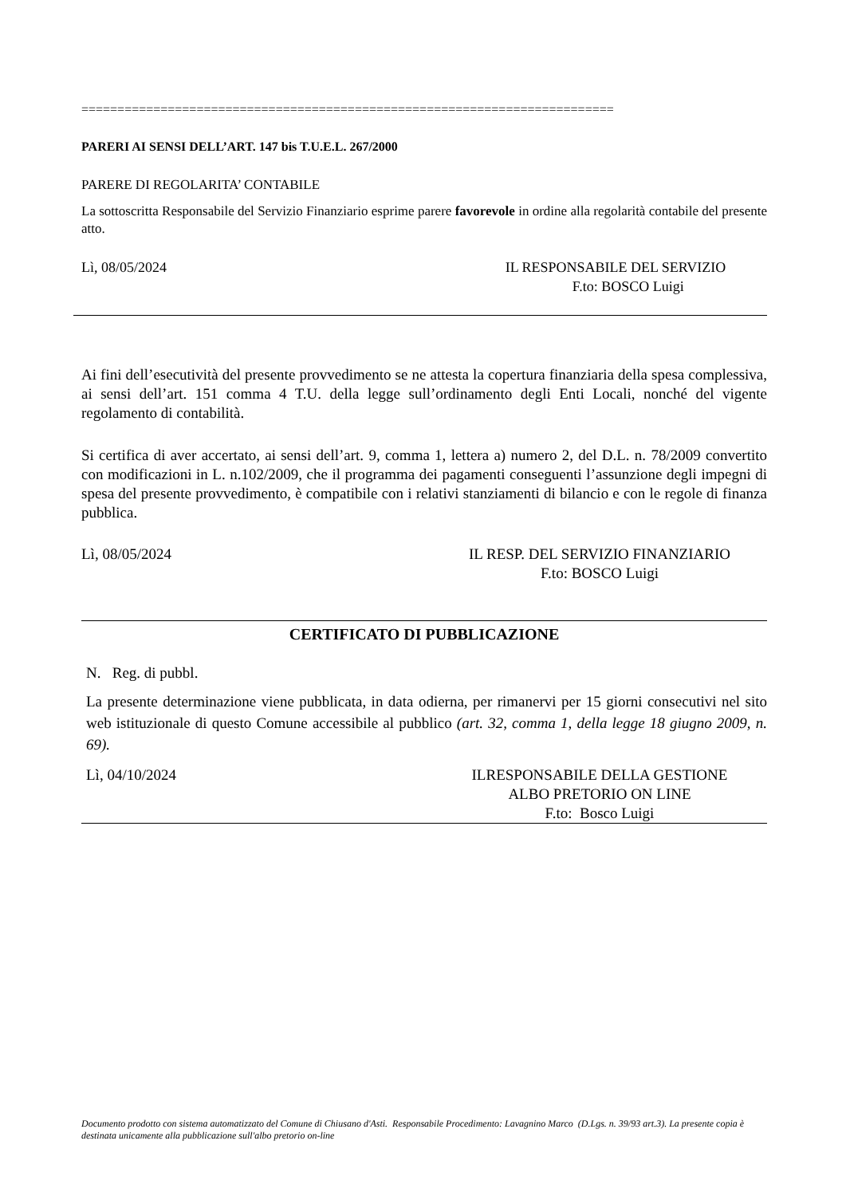==========================================================================
PARERI AI SENSI DELL’ART. 147 bis T.U.E.L. 267/2000
PARERE DI REGOLARITA’ CONTABILE
La sottoscritta Responsabile del Servizio Finanziario esprime parere favorevole in ordine alla regolarità contabile del presente atto.
Lì, 08/05/2024 IL RESPONSABILE DEL SERVIZIO
F.to: BOSCO Luigi
Ai fini dell’esecutività del presente provvedimento se ne attesta la copertura finanziaria della spesa complessiva, ai sensi dell’art. 151 comma 4 T.U. della legge sull’ordinamento degli Enti Locali, nonché del vigente regolamento di contabilità.
Si certifica di aver accertato, ai sensi dell’art. 9, comma 1, lettera a) numero 2, del D.L. n. 78/2009 convertito con modificazioni in L. n.102/2009, che il programma dei pagamenti conseguenti l’assunzione degli impegni di spesa del presente provvedimento, è compatibile con i relativi stanziamenti di bilancio e con le regole di finanza pubblica.
Lì, 08/05/2024 IL RESP. DEL SERVIZIO FINANZIARIO
F.to: BOSCO Luigi
CERTIFICATO DI PUBBLICAZIONE
N. Reg. di pubbl.
La presente determinazione viene pubblicata, in data odierna, per rimanervi per 15 giorni consecutivi nel sito web istituzionale di questo Comune accessibile al pubblico (art. 32, comma 1, della legge 18 giugno 2009, n. 69).
Lì, 04/10/2024 ILRESPONSABILE DELLA GESTIONE
ALBO PRETORIO ON LINE
F.to: Bosco Luigi
Documento prodotto con sistema automatizzato del Comune di Chiusano d'Asti. Responsabile Procedimento: Lavagnino Marco (D.Lgs. n. 39/93 art.3). La presente copia è destinata unicamente alla pubblicazione sull'albo pretorio on-line